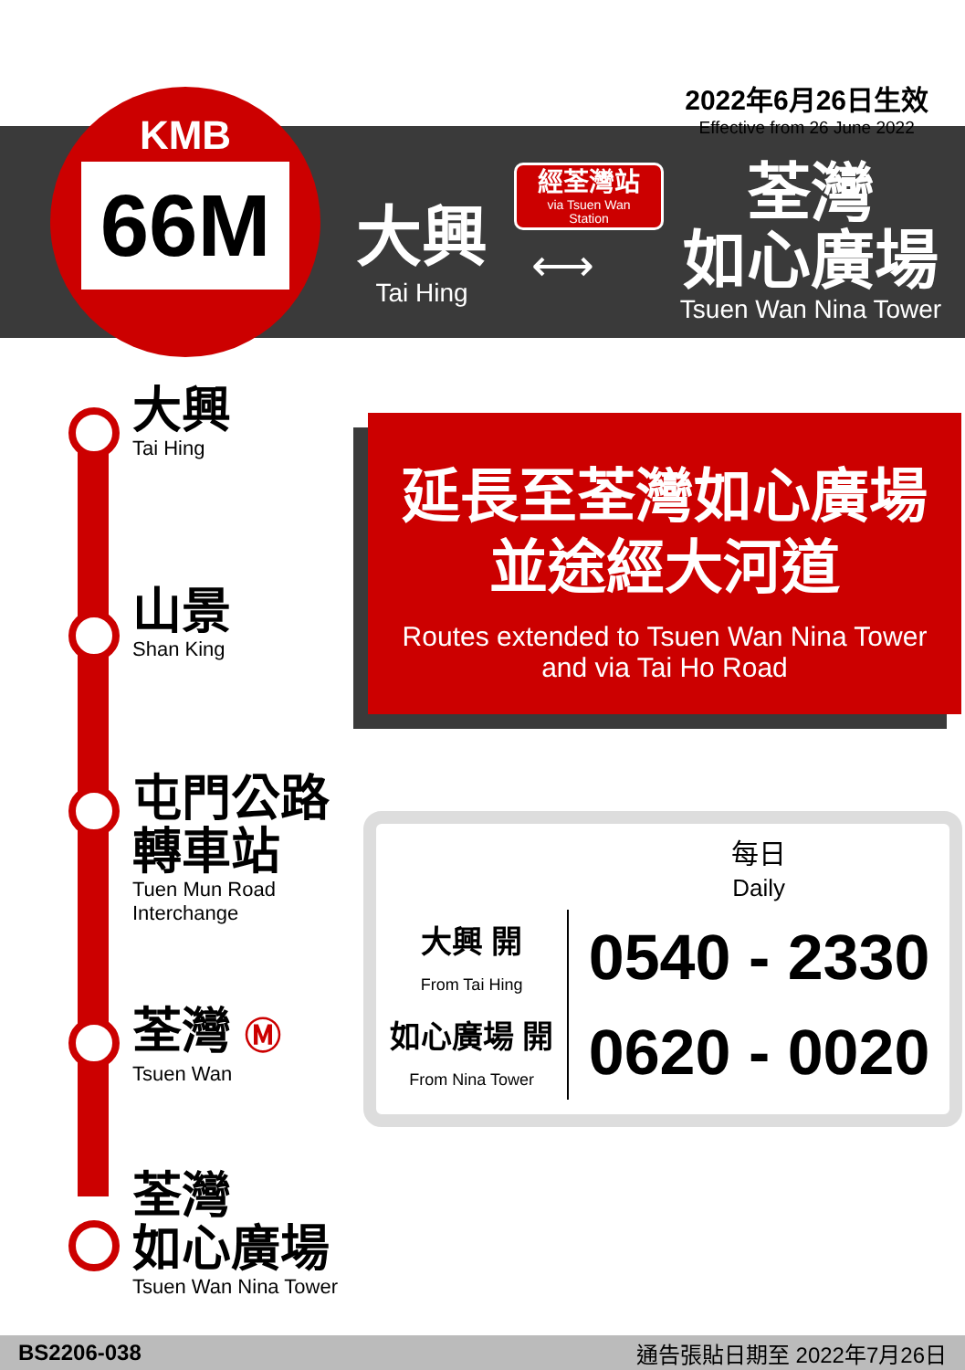2022年6月26日生效
Effective from 26 June 2022
KMB
66M
大興
Tai Hing
經荃灣站
via Tsuen Wan
Station
⟷
荃灣
如心廣場
Tsuen Wan Nina Tower
大興
Tai Hing
山景
Shan King
屯門公路
轉車站
Tuen Mun Road
Interchange
荃灣 Ⓜ
Tsuen Wan
荃灣
如心廣場
Tsuen Wan Nina Tower
延長至荃灣如心廣場
並途經大河道
Routes extended to Tsuen Wan Nina Tower
and via Tai Ho Road
| | 每日 Daily |
| 大興 開 From Tai Hing | 0540 - 2330 |
| 如心廣場 開 From Nina Tower | 0620 - 0020 |
BS2206-038 通告張貼日期至 2022年7月26日